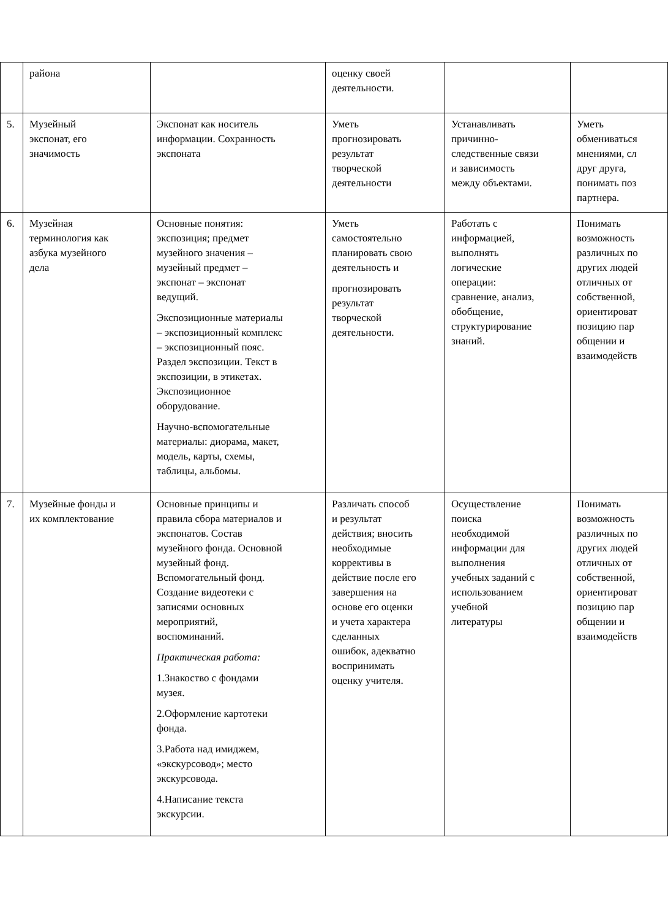| | района | | оценку своей деятельности. | | |
| 5. | Музейный экспонат, его значимость | Экспонат как носитель информации. Сохранность экспоната | Уметь прогнозировать результат творческой деятельности | Устанавливать причинно- следственные связи и зависимость между объектами. | Уметь обмениваться мнениями, сл друг друга, понимать поз партнера. |
| 6. | Музейная терминология как азбука музейного дела | Основные понятия: экспозиция; предмет музейного значения – музейный предмет – экспонат – экспонат ведущий. Экспозиционные материалы – экспозиционный комплекс – экспозиционный пояс. Раздел экспозиции. Текст в экспозиции, в этикетах. Экспозиционное оборудование. Научно-вспомогательные материалы: диорама, макет, модель, карты, схемы, таблицы, альбомы. | Уметь самостоятельно планировать свою деятельность и прогнозировать результат творческой деятельности. | Работать с информацией, выполнять логические операции: сравнение, анализ, обобщение, структурирование знаний. | Понимать возможность различных по других людей отличных от собственной, ориентироват позицию пар общении и взаимодейств |
| 7. | Музейные фонды и их комплектование | Основные принципы и правила сбора материалов и экспонатов. Состав музейного фонда. Основной музейный фонд. Вспомогательный фонд. Создание видеотеки с записями основных мероприятий, воспоминаний. Практическая работа: 1.Знакоство с фондами музея. 2.Оформление картотеки фонда. 3.Работа над имиджем, «экскурсовод»; место экскурсовода. 4.Написание текста экскурсии. | Различать способ и результат действия; вносить необходимые коррективы в действие после его завершения на основе его оценки и учета характера сделанных ошибок, адекватно воспринимать оценку учителя. | Осуществление поиска необходимой информации для выполнения учебных заданий с использованием учебной литературы | Понимать возможность различных по других людей отличных от собственной, ориентироват позицию пар общении и взаимодейств |